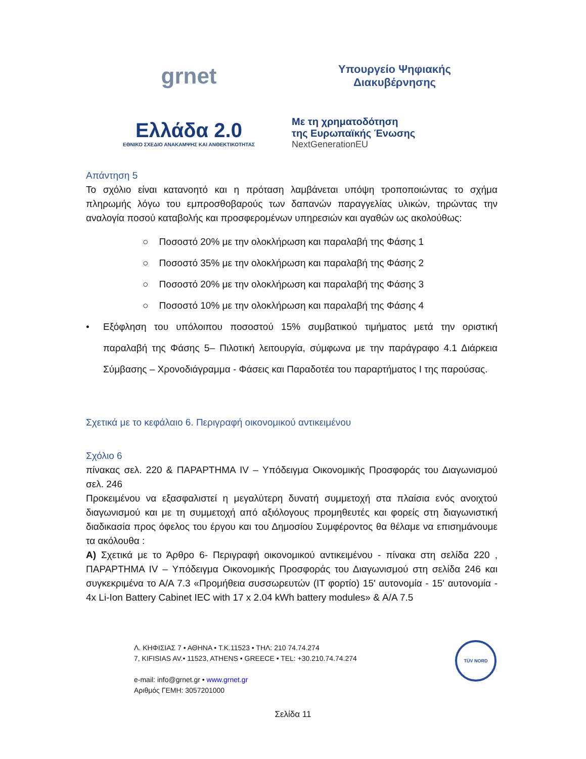grnet
Υπουργείο Ψηφιακής
Διακυβέρνησης
Ελλάδα 2.0
ΕΘΝΙΚΟ ΣΧΕΔΙΟ ΑΝΑΚΑΜΨΗΣ ΚΑΙ ΑΝΘΕΚΤΙΚΟΤΗΤΑΣ
Με τη χρηματοδότηση
της Ευρωπαϊκής Ένωσης
NextGenerationEU
Απάντηση 5
Το σχόλιο είναι κατανοητό και η πρόταση λαμβάνεται υπόψη τροποποιώντας το σχήμα πληρωμής λόγω του εμπροσθοβαρούς των δαπανών παραγγελίας υλικών, τηρώντας την αναλογία ποσού καταβολής και προσφερομένων υπηρεσιών και αγαθών ως ακολούθως:
○ Ποσοστό 20% με την ολοκλήρωση και παραλαβή της Φάσης 1
○ Ποσοστό 35% με την ολοκλήρωση και παραλαβή της Φάσης 2
○ Ποσοστό 20% με την ολοκλήρωση και παραλαβή της Φάσης 3
○ Ποσοστό 10% με την ολοκλήρωση και παραλαβή της Φάσης 4
• Εξόφληση του υπόλοιπου ποσοστού 15% συμβατικού τιμήματος μετά την οριστική παραλαβή της Φάσης 5– Πιλοτική λειτουργία, σύμφωνα με την παράγραφο 4.1 Διάρκεια Σύμβασης – Χρονοδιάγραμμα - Φάσεις και Παραδοτέα του παραρτήματος Ι της παρούσας.
Σχετικά με το κεφάλαιο 6. Περιγραφή οικονομικού αντικειμένου
Σχόλιο 6
πίνακας σελ. 220 & ΠΑΡΑΡΤΗΜΑ IV – Υπόδειγμα Οικονομικής Προσφοράς του Διαγωνισμού σελ. 246
Προκειμένου να εξασφαλιστεί η μεγαλύτερη δυνατή συμμετοχή στα πλαίσια ενός ανοιχτού διαγωνισμού και με τη συμμετοχή από αξιόλογους προμηθευτές και φορείς στη διαγωνιστική διαδικασία προς όφελος του έργου και του Δημοσίου Συμφέροντος θα θέλαμε να επισημάνουμε τα ακόλουθα :
Α) Σχετικά με το Άρθρο 6- Περιγραφή οικονομικού αντικειμένου - πίνακα στη σελίδα 220 , ΠΑΡΑΡΤΗΜΑ IV – Υπόδειγμα Οικονομικής Προσφοράς του Διαγωνισμού στη σελίδα 246 και συγκεκριμένα το Α/Α 7.3 «Προμήθεια συσσωρευτών (IT φορτίο) 15' αυτονομία - 15' αυτονομία - 4x Li-Ion Battery Cabinet IEC with 17 x 2.04 kWh battery modules» & Α/Α 7.5
Λ. ΚΗΦΙΣΙΑΣ 7 • ΑΘΗΝΑ • Τ.Κ.11523 • ΤΗΛ: 210 74.74.274
7, KIFISIAS AV.• 11523, ATHENS • GREECE • TEL: +30.210.74.74.274
e-mail: info@grnet.gr • www.grnet.gr
Αριθμός ΓΕΜΗ: 3057201000
TÜV NORD
Σελίδα 11